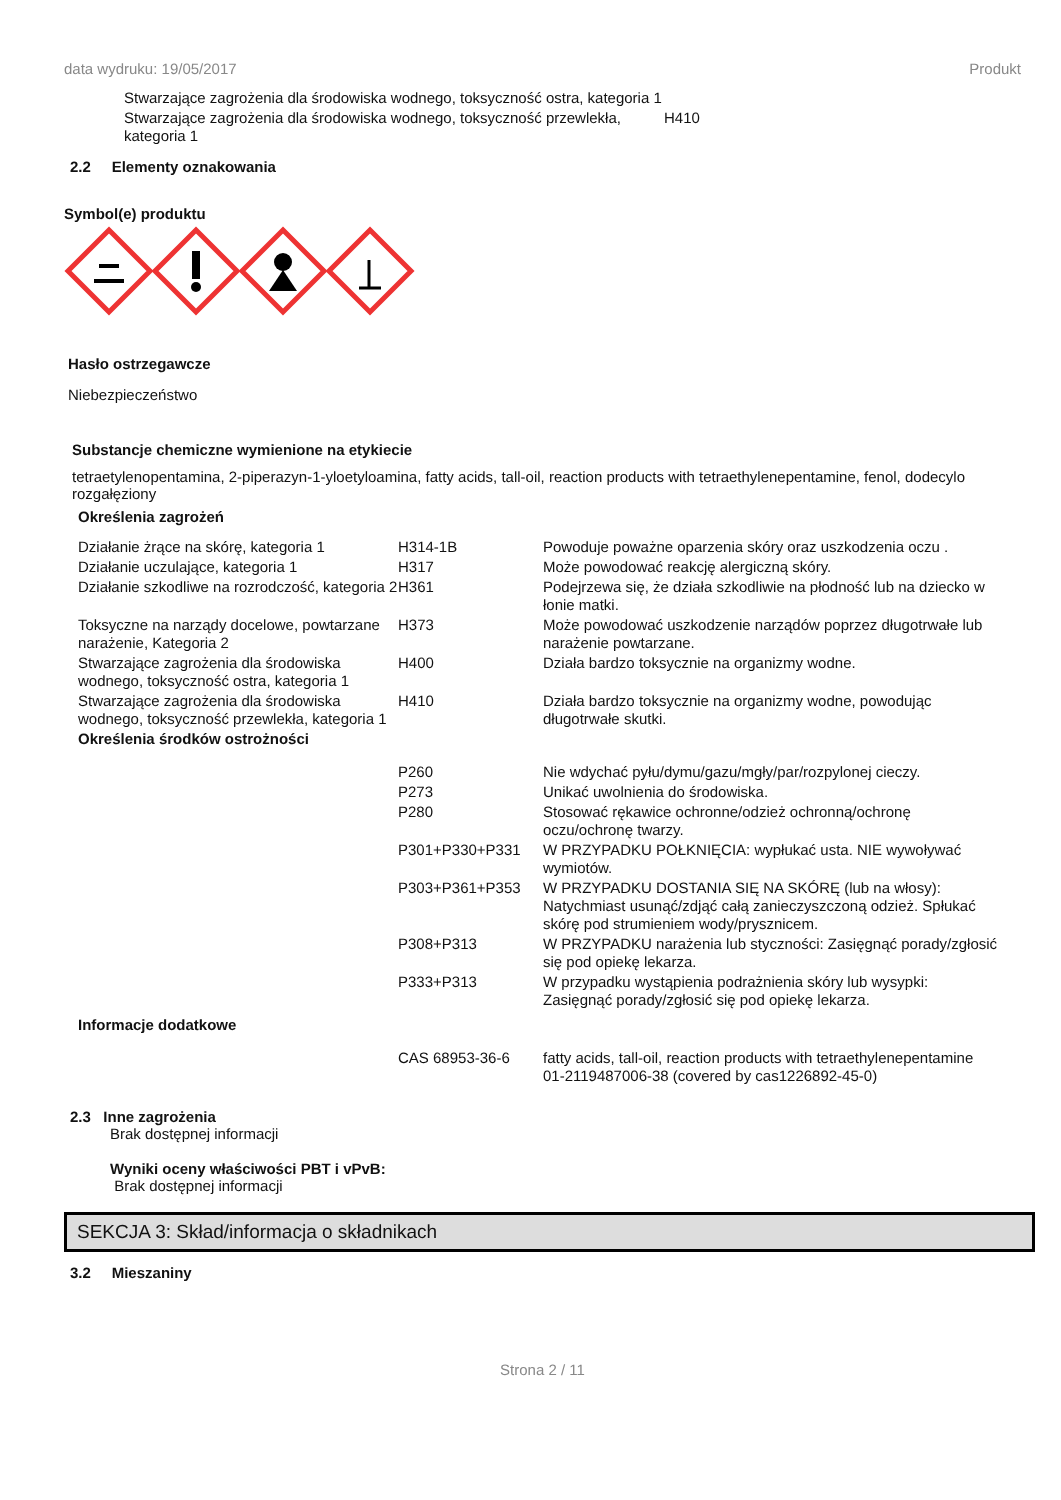data wydruku: 19/05/2017 Produkt
| Stwarzające zagrożenia dla środowiska wodnego, toksyczność ostra, kategoria 1 | |
| Stwarzające zagrożenia dla środowiska wodnego, toksyczność przewlekła, kategoria 1 | H410 |
2.2 Elementy oznakowania
Symbol(e) produktu
Hasło ostrzegawcze
Niebezpieczeństwo
Substancje chemiczne wymienione na etykiecie
tetraetylenopentamina, 2-piperazyn-1-yloetyloamina, fatty acids, tall-oil, reaction products with tetraethylenepentamine, fenol, dodecylo rozgałęziony
Określenia zagrożeń
| Działanie żrące na skórę, kategoria 1 | H314-1B | Powoduje poważne oparzenia skóry oraz uszkodzenia oczu . |
| Działanie uczulające, kategoria 1 | H317 | Może powodować reakcję alergiczną skóry. |
| Działanie szkodliwe na rozrodczość, kategoria 2 | H361 | Podejrzewa się, że działa szkodliwie na płodność lub na dziecko w łonie matki. |
| Toksyczne na narządy docelowe, powtarzane narażenie, Kategoria 2 | H373 | Może powodować uszkodzenie narządów poprzez długotrwałe lub narażenie powtarzane. |
| Stwarzające zagrożenia dla środowiska wodnego, toksyczność ostra, kategoria 1 | H400 | Działa bardzo toksycznie na organizmy wodne. |
| Stwarzające zagrożenia dla środowiska wodnego, toksyczność przewlekła, kategoria 1 | H410 | Działa bardzo toksycznie na organizmy wodne, powodując długotrwałe skutki. |
| Określenia środków ostrożności | | |
| | P260 | Nie wdychać pyłu/dymu/gazu/mgły/par/rozpylonej cieczy. |
| | P273 | Unikać uwolnienia do środowiska. |
| | P280 | Stosować rękawice ochronne/odzież ochronną/ochronę oczu/ochronę twarzy. |
| | P301+P330+P331 | W PRZYPADKU POŁKNIĘCIA: wypłukać usta. NIE wywoływać wymiotów. |
| | P303+P361+P353 | W PRZYPADKU DOSTANIA SIĘ NA SKÓRĘ (lub na włosy): Natychmiast usunąć/zdjąć całą zanieczyszczoną odzież. Spłukać skórę pod strumieniem wody/prysznicem. |
| | P308+P313 | W PRZYPADKU narażenia lub styczności: Zasięgnąć porady/zgłosić się pod opiekę lekarza. |
| | P333+P313 | W przypadku wystąpienia podrażnienia skóry lub wysypki: Zasięgnąć porady/zgłosić się pod opiekę lekarza. |
| Informacje dodatkowe | | |
| | CAS 68953-36-6 | fatty acids, tall-oil, reaction products with tetraethylenepentamine 01-2119487006-38 (covered by cas1226892-45-0) |
2.3 Inne zagrożenia
Brak dostępnej informacji
Wyniki oceny właściwości PBT i vPvB:
Brak dostępnej informacji
SEKCJA 3: Skład/informacja o składnikach
3.2 Mieszaniny
Strona 2 / 11